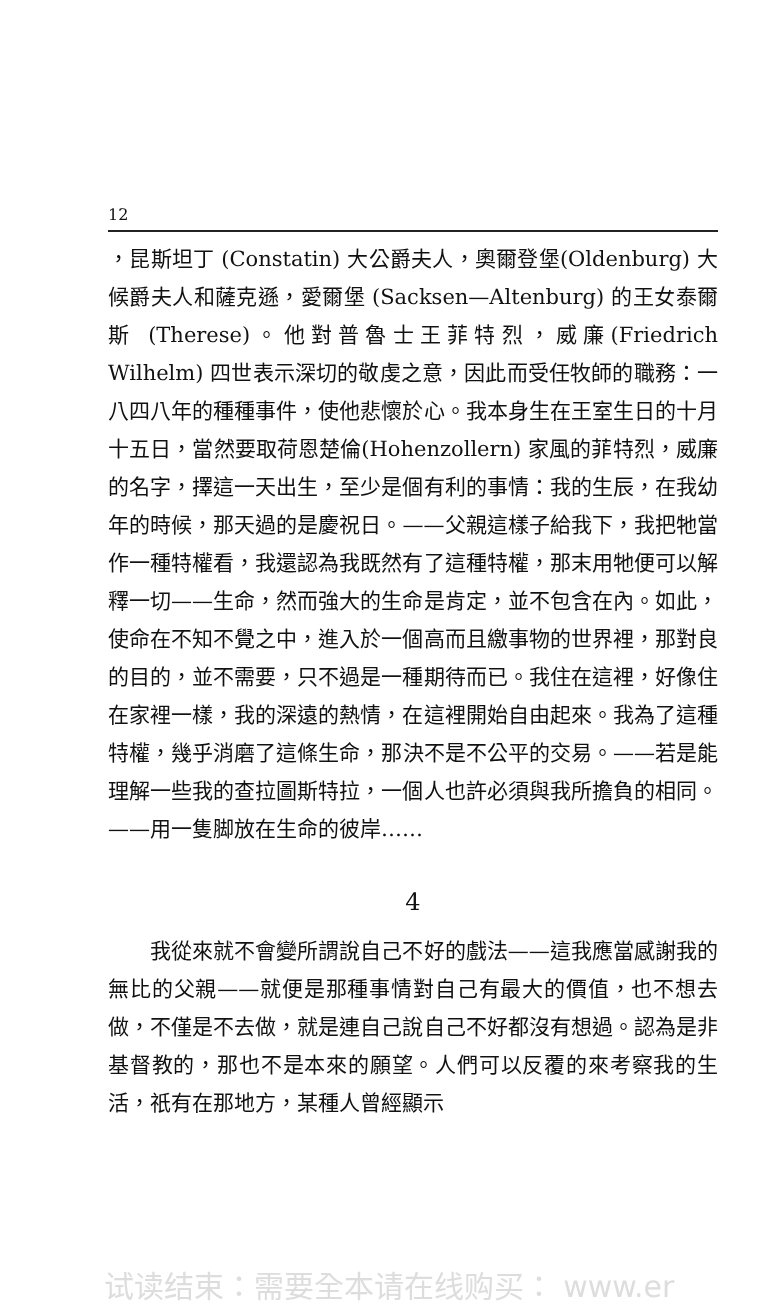12
，昆斯坦丁 (Constatin) 大公爵夫人，奧爾登堡(Oldenburg) 大候爵夫人和薩克遜，愛爾堡 (Sacksen—Altenburg) 的王女泰爾斯 (Therese)。他對普魯士王菲特烈，威廉(Friedrich Wilhelm) 四世表示深切的敬虔之意，因此而受任牧師的職務：一八四八年的種種事件，使他悲懷於心。我本身生在王室生日的十月十五日，當然要取荷恩楚倫(Hohenzollern) 家風的菲特烈，威廉的名字，擇這一天出生，至少是個有利的事情：我的生辰，在我幼年的時候，那天過的是慶祝日。——父親這樣子給我下，我把牠當作一種特權看，我還認為我既然有了這種特權，那末用牠便可以解釋一切——生命，然而強大的生命是肯定，並不包含在內。如此，使命在不知不覺之中，進入於一個高而且繳事物的世界裡，那對良的目的，並不需要，只不過是一種期待而已。我住在這裡，好像住在家裡一樣，我的深遠的熱情，在這裡開始自由起來。我為了這種特權，幾乎消磨了這條生命，那決不是不公平的交易。——若是能理解一些我的查拉圖斯特拉，一個人也許必須與我所擔負的相同。——用一隻脚放在生命的彼岸……
4
我從來就不會變所謂說自己不好的戲法——這我應當感謝我的無比的父親——就便是那種事情對自己有最大的價值，也不想去做，不僅是不去做，就是連自己說自己不好都沒有想過。認為是非基督教的，那也不是本來的願望。人們可以反覆的來考察我的生活，祇有在那地方，某種人曾經顯示
试读结束：需要全本请在线购买： www.er